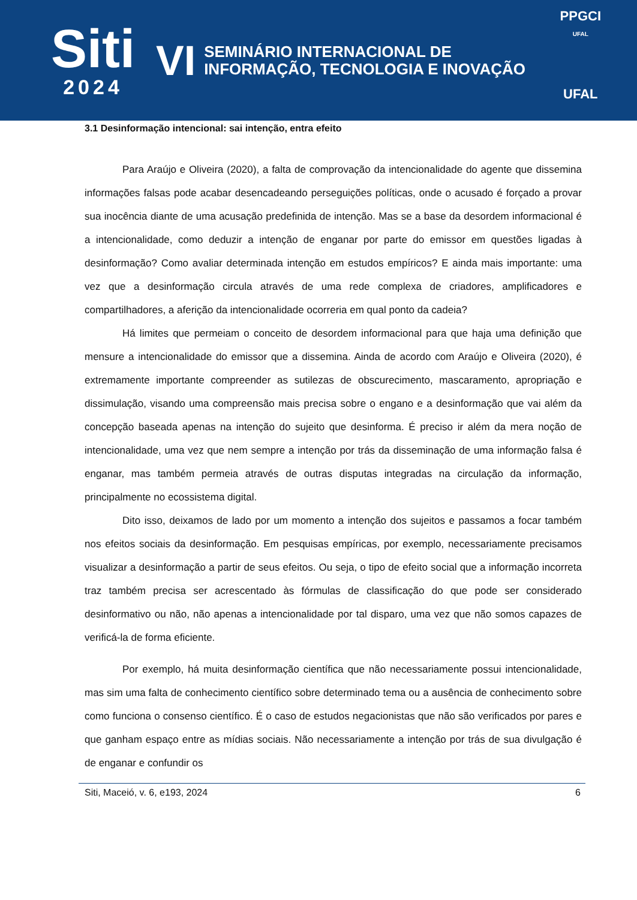Siti
2024
VI
SEMINÁRIO INTERNACIONAL DE
INFORMAÇÃO, TECNOLOGIA E INOVAÇÃO
PPGCI
UFAL
UFAL
3.1 Desinformação intencional: sai intenção, entra efeito
Para Araújo e Oliveira (2020), a falta de comprovação da intencionalidade do agente que dissemina informações falsas pode acabar desencadeando perseguições políticas, onde o acusado é forçado a provar sua inocência diante de uma acusação predefinida de intenção. Mas se a base da desordem informacional é a intencionalidade, como deduzir a intenção de enganar por parte do emissor em questões ligadas à desinformação? Como avaliar determinada intenção em estudos empíricos? E ainda mais importante: uma vez que a desinformação circula através de uma rede complexa de criadores, amplificadores e compartilhadores, a aferição da intencionalidade ocorreria em qual ponto da cadeia?
Há limites que permeiam o conceito de desordem informacional para que haja uma definição que mensure a intencionalidade do emissor que a dissemina. Ainda de acordo com Araújo e Oliveira (2020), é extremamente importante compreender as sutilezas de obscurecimento, mascaramento, apropriação e dissimulação, visando uma compreensão mais precisa sobre o engano e a desinformação que vai além da concepção baseada apenas na intenção do sujeito que desinforma. É preciso ir além da mera noção de intencionalidade, uma vez que nem sempre a intenção por trás da disseminação de uma informação falsa é enganar, mas também permeia através de outras disputas integradas na circulação da informação, principalmente no ecossistema digital.
Dito isso, deixamos de lado por um momento a intenção dos sujeitos e passamos a focar também nos efeitos sociais da desinformação. Em pesquisas empíricas, por exemplo, necessariamente precisamos visualizar a desinformação a partir de seus efeitos. Ou seja, o tipo de efeito social que a informação incorreta traz também precisa ser acrescentado às fórmulas de classificação do que pode ser considerado desinformativo ou não, não apenas a intencionalidade por tal disparo, uma vez que não somos capazes de verificá-la de forma eficiente.
Por exemplo, há muita desinformação científica que não necessariamente possui intencionalidade, mas sim uma falta de conhecimento científico sobre determinado tema ou a ausência de conhecimento sobre como funciona o consenso científico. É o caso de estudos negacionistas que não são verificados por pares e que ganham espaço entre as mídias sociais. Não necessariamente a intenção por trás de sua divulgação é de enganar e confundir os
Siti, Maceió, v. 6, e193, 2024 6